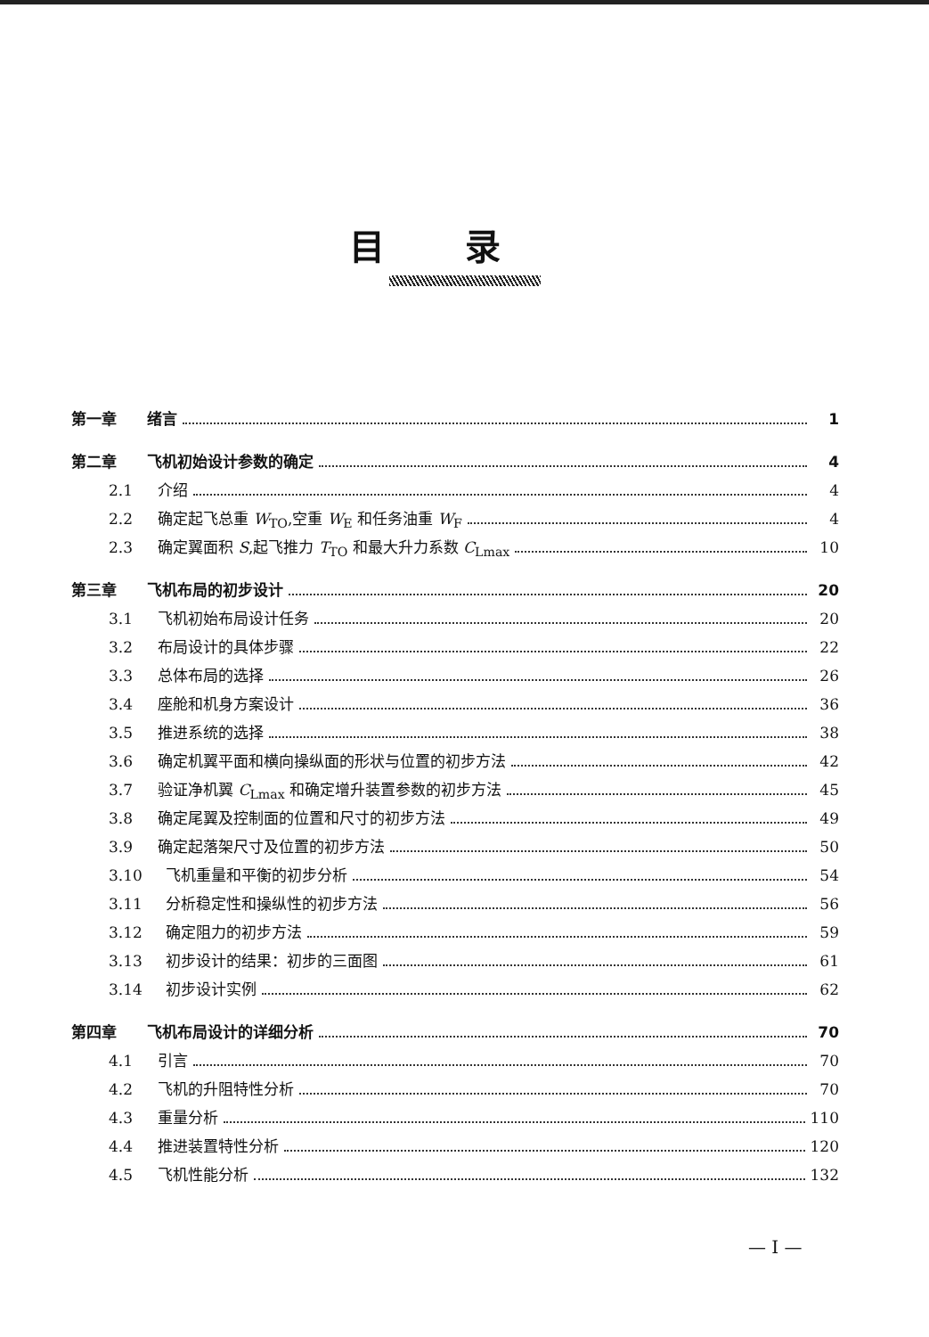目录
第一章 绪言 1
第二章 飞机初始设计参数的确定 4
2.1 介绍 4
2.2 确定起飞总重 W<sub>TO</sub>,空重 W<sub>E</sub> 和任务油重 W<sub>F</sub> 4
2.3 确定翼面积 S,起飞推力 T<sub>TO</sub> 和最大升力系数 C<sub>Lmax</sub> 10
第三章 飞机布局的初步设计 20
3.1 飞机初始布局设计任务 20
3.2 布局设计的具体步骤 22
3.3 总体布局的选择 26
3.4 座舱和机身方案设计 36
3.5 推进系统的选择 38
3.6 确定机翼平面和横向操纵面的形状与位置的初步方法 42
3.7 验证净机翼 C<sub>Lmax</sub> 和确定增升装置参数的初步方法 45
3.8 确定尾翼及控制面的位置和尺寸的初步方法 49
3.9 确定起落架尺寸及位置的初步方法 50
3.10 飞机重量和平衡的初步分析 54
3.11 分析稳定性和操纵性的初步方法 56
3.12 确定阻力的初步方法 59
3.13 初步设计的结果：初步的三面图 61
3.14 初步设计实例 62
第四章 飞机布局设计的详细分析 70
4.1 引言 70
4.2 飞机的升阻特性分析 70
4.3 重量分析 110
4.4 推进装置特性分析 120
4.5 飞机性能分析 132
— I —